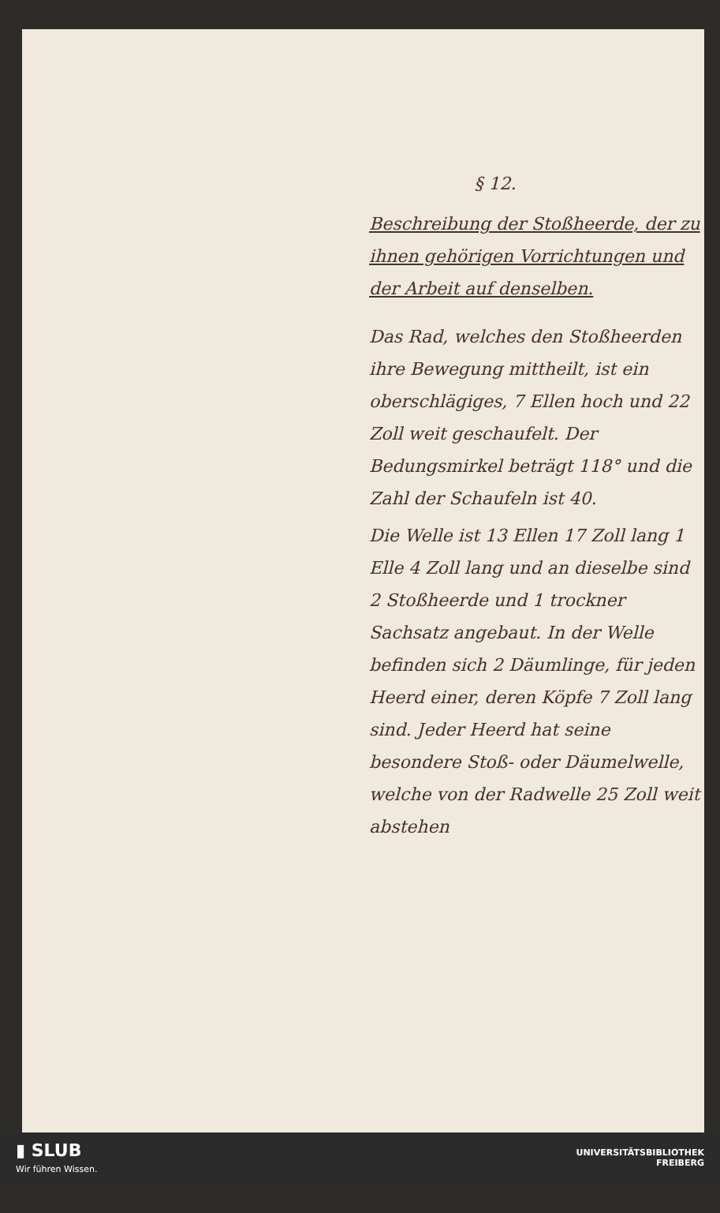§ 12.
Beschreibung der Stoßheerde, der zu ihnen gehörigen Vorrichtungen und der Arbeit auf denselben.
Das Rad, welches den Stoßheerden ihre Bewegung mittheilt, ist ein oberschlägiges, 7 Ellen hoch und 22 Zoll weit geschaufelt. Der Bedungsmirkel beträgt 118° und die Zahl der Schaufeln ist 40.
Die Welle ist 13 Ellen 17 Zoll lang 1 Elle 4 Zoll lang und an dieselbe sind 2 Stoßheerde und 1 trockner Sachsatz angebaut. In der Welle befinden sich 2 Däumlinge, für jeden Heerd einer, deren Köpfe 7 Zoll lang sind. Jeder Heerd hat seine besondere Stoß- oder Däumelwelle, welche von der Radwelle 25 Zoll weit abstehen
▮ SLUB
Wir führen Wissen.
UNIVERSITÄTSBIBLIOTHEK
FREIBERG